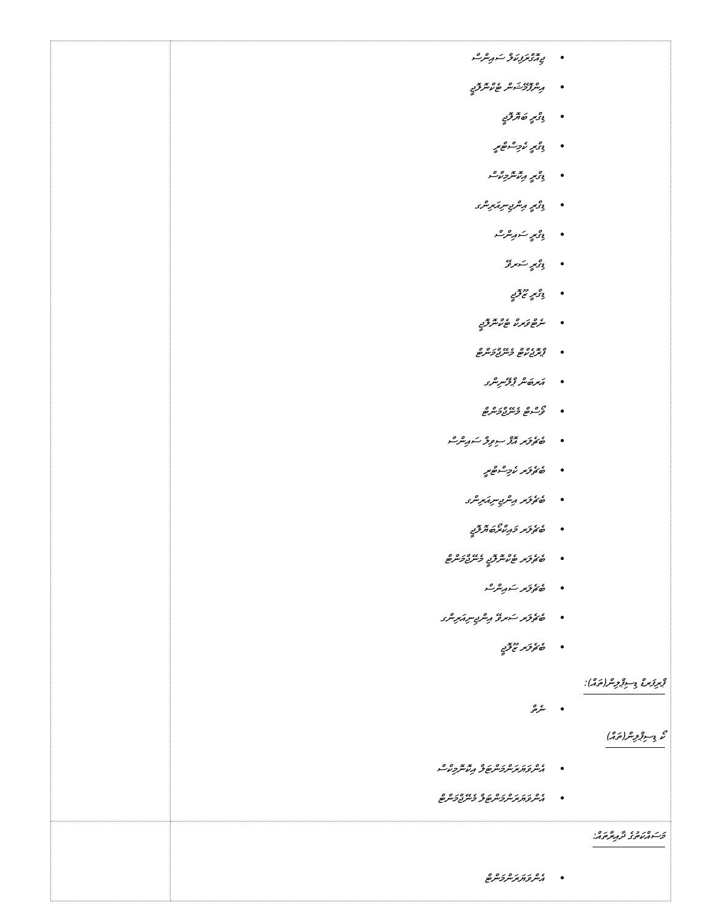| | ޖިއޮގްރަފިކަލް ސައިންސް އިންފޮމޭޝަން ޓެކްނޮލޮޖީ ޑިގްރީ ބަޔޮލޮޖީ ޑިގްރީ ކެމިސްޓްރީ ޑިގްރީ އިކޮނޮމިކްސް ޑިގްރީ އިންޖިނިއަރިންގ ޑިގްރީ ސައިންސް ޑިގްރީ ސަރވޭ ޑިގްރީ ޒޫލޮޖީ ނެޓްވަރކް ޓެކްނޮލޮޖީ ޕްރޮޖެކްޓް މެނޭޖްމަންޓް އަރބަން ޕްލޭނިންގ ވޯސްޓް މެނޭޖްމަންޓް ބެޗެލަރ އޮފް ސިވިލް ސައިންސް ބެޗެލަރ ކެމިސްޓްރީ ބެޗެލަރ އިންޖިނިއަރިންގ ބެޗެލަރ މައިކްރޯބަޔޮލޮޖީ ބެޗެލަރ ޓެކްނޮލޮޖީ މެނޭޖްމަންޓް ބެޗެލަރ ސައިންސް ބެޗެލަރ ސަރވޭ އިންޖިނިއަރިންގ ބެޗެލަރ ޒޫލޮޖީ ޕްރިފަރޑް ޑިސިޕްލިން(ތައް): ނެތް ކޯ ޑިސިޕްލިން(ތައް) އެންވަޔަރަންމަންޓަލް އިކޮނޮމިކްސް އެންވަޔަރަންމަންޓަލް މެނޭޖްމަންޓް |
| | މަސައްކަތުގެ ދާއިރާތައް: އެންވަޔަރަންމަންޓް |